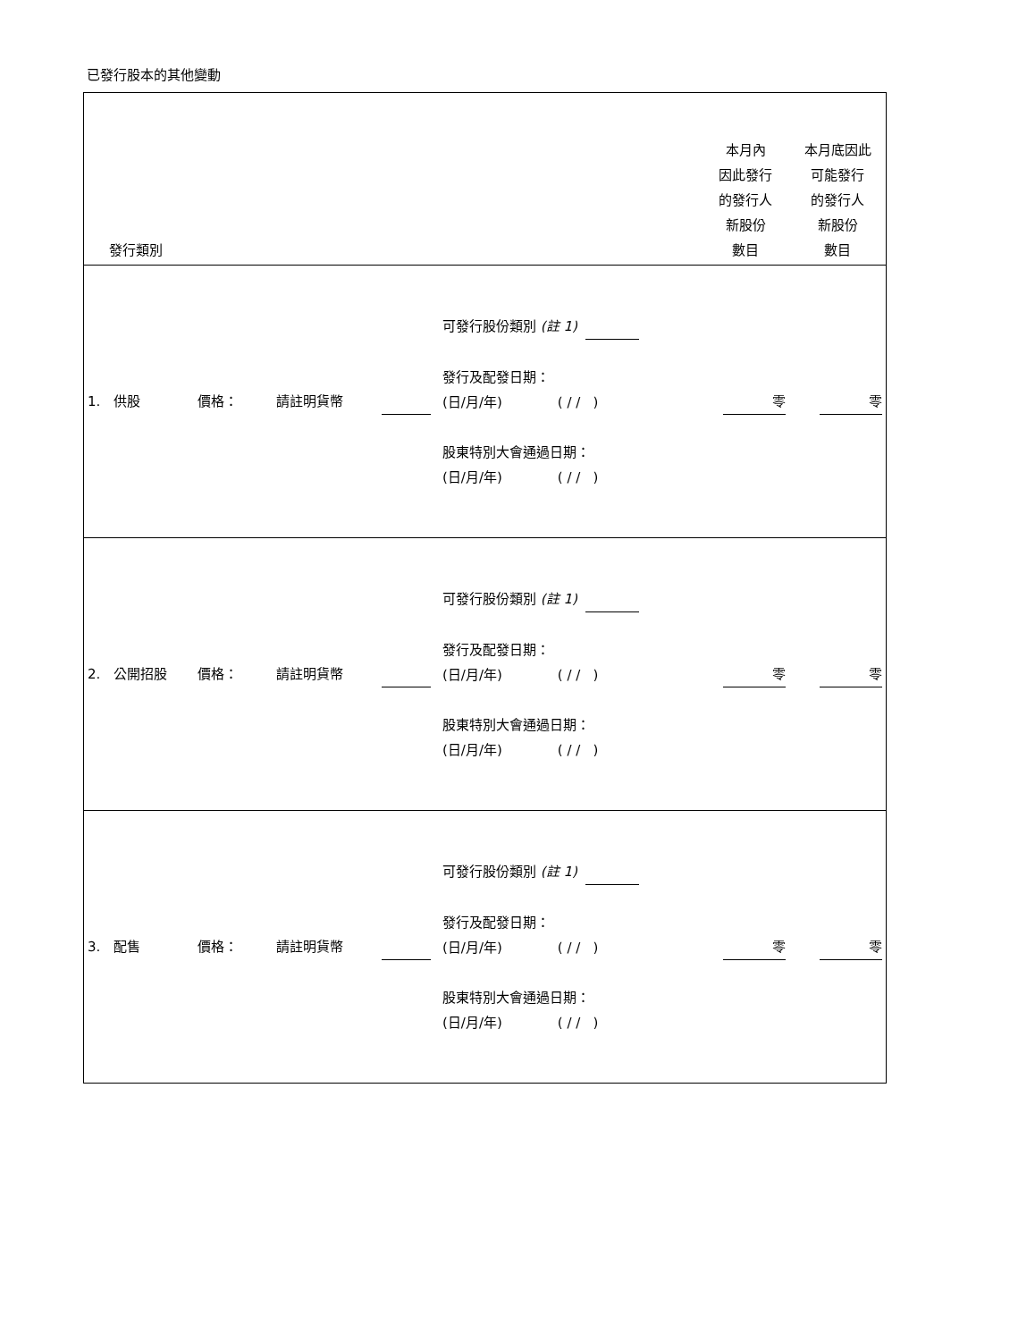已發行股本的其他變動
| 發行類別 | | | | | 本月內 因此發行 的發行人 新股份 數目 | 本月底因此 可能發行 的發行人 新股份 數目 |
| --- | --- | --- | --- | --- | --- | --- |
| 1. 供股 | 價格： | 請註明貨幣 | | 可發行股份類別 (註 1) 發行及配發日期： (日/月/年) ( / / ) 股東特別大會通過日期： (日/月/年) ( / / ) | 零 | 零 |
| 2. 公開招股 | 價格： | 請註明貨幣 | | 可發行股份類別 (註 1) 發行及配發日期： (日/月/年) ( / / ) 股東特別大會通過日期： (日/月/年) ( / / ) | 零 | 零 |
| 3. 配售 | 價格： | 請註明貨幣 | | 可發行股份類別 (註 1) 發行及配發日期： (日/月/年) ( / / ) 股東特別大會通過日期： (日/月/年) ( / / ) | 零 | 零 |